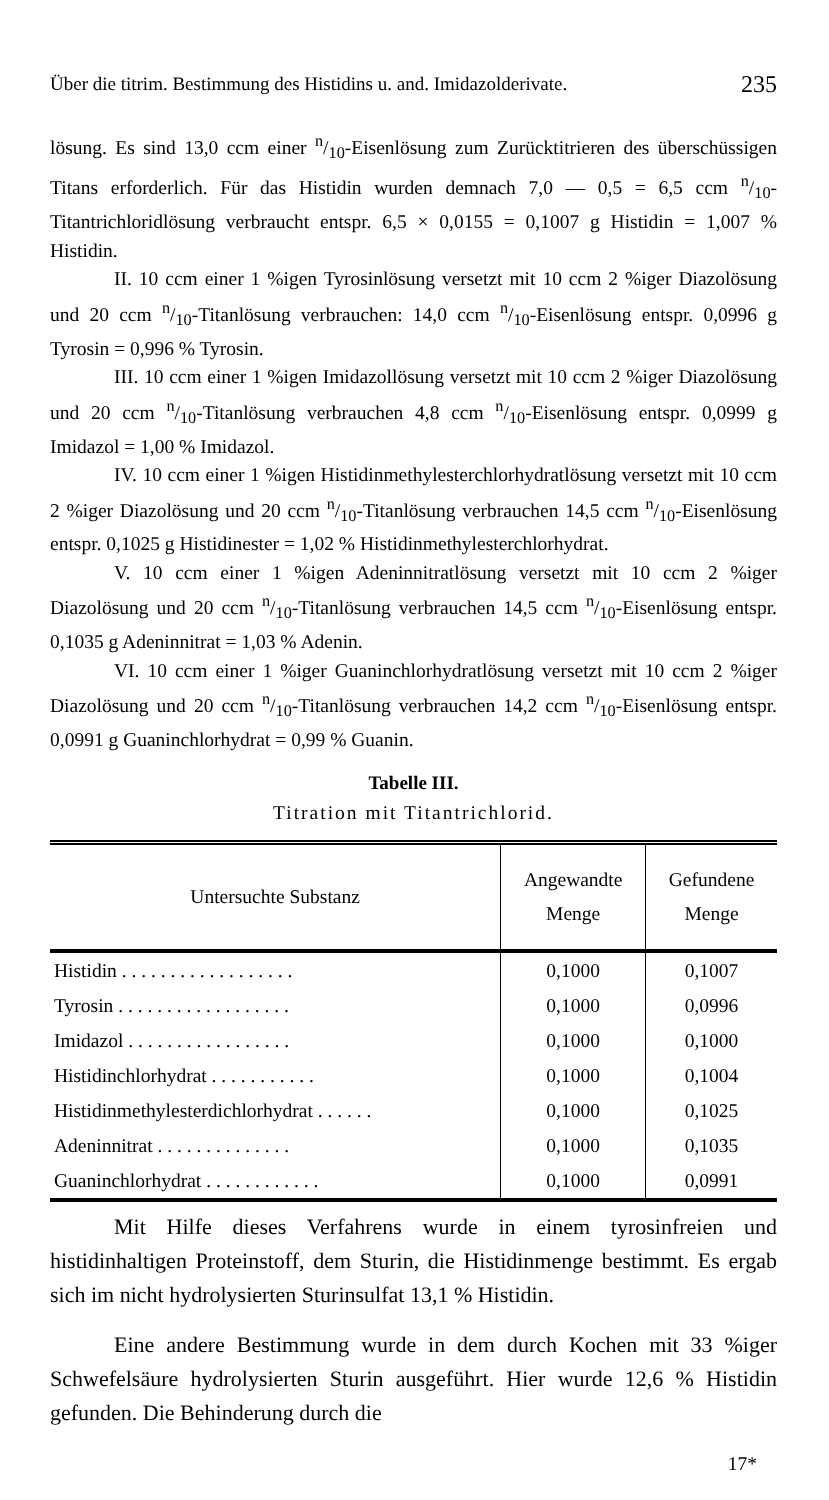Über die titrim. Bestimmung des Histidins u. and. Imidazolderivate. 235
lösung. Es sind 13,0 ccm einer n/10-Eisenlösung zum Zurücktitrieren des überschüssigen Titans erforderlich. Für das Histidin wurden demnach 7,0 — 0,5 = 6,5 ccm n/10-Titantrichloridlösung verbraucht entspr. 6,5 × 0,0155 = 0,1007 g Histidin = 1,007 % Histidin.
II. 10 ccm einer 1 %igen Tyrosinlösung versetzt mit 10 ccm 2 %iger Diazolösung und 20 ccm n/10-Titanlösung verbrauchen: 14,0 ccm n/10-Eisenlösung entspr. 0,0996 g Tyrosin = 0,996 % Tyrosin.
III. 10 ccm einer 1 %igen Imidazollösung versetzt mit 10 ccm 2 %iger Diazolösung und 20 ccm n/10-Titanlösung verbrauchen 4,8 ccm n/10-Eisenlösung entspr. 0,0999 g Imidazol = 1,00 % Imidazol.
IV. 10 ccm einer 1 %igen Histidinmethylesterchlorhydratlösung versetzt mit 10 ccm 2 %iger Diazolösung und 20 ccm n/10-Titanlösung verbrauchen 14,5 ccm n/10-Eisenlösung entspr. 0,1025 g Histidinester = 1,02 % Histidinmethylesterchlorhydrat.
V. 10 ccm einer 1 %igen Adeninnitratlösung versetzt mit 10 ccm 2 %iger Diazolösung und 20 ccm n/10-Titanlösung verbrauchen 14,5 ccm n/10-Eisenlösung entspr. 0,1035 g Adeninnitrat = 1,03 % Adenin.
VI. 10 ccm einer 1 %iger Guaninchlorhydratlösung versetzt mit 10 ccm 2 %iger Diazolösung und 20 ccm n/10-Titanlösung verbrauchen 14,2 ccm n/10-Eisenlösung entspr. 0,0991 g Guaninchlorhydrat = 0,99 % Guanin.
Tabelle III.
Titration mit Titantrichlorid.
| Untersuchte Substanz | Angewandte Menge | Gefundene Menge |
| --- | --- | --- |
| Histidin . . . . . . . . . . . . . . . . . . | 0,1000 | 0,1007 |
| Tyrosin . . . . . . . . . . . . . . . . . . | 0,1000 | 0,0996 |
| Imidazol . . . . . . . . . . . . . . . . . | 0,1000 | 0,1000 |
| Histidinchlorhydrat . . . . . . . . . . . | 0,1000 | 0,1004 |
| Histidinmethylesterdichlorhydrat . . . . . . | 0,1000 | 0,1025 |
| Adeninnitrat . . . . . . . . . . . . . . | 0,1000 | 0,1035 |
| Guaninchlorhydrat . . . . . . . . . . . . | 0,1000 | 0,0991 |
Mit Hilfe dieses Verfahrens wurde in einem tyrosinfreien und histidinhaltigen Proteinstoff, dem Sturin, die Histidinmenge bestimmt. Es ergab sich im nicht hydrolysierten Sturinsulfat 13,1 % Histidin.
Eine andere Bestimmung wurde in dem durch Kochen mit 33 %iger Schwefelsäure hydrolysierten Sturin ausgeführt. Hier wurde 12,6 % Histidin gefunden. Die Behinderung durch die
17*